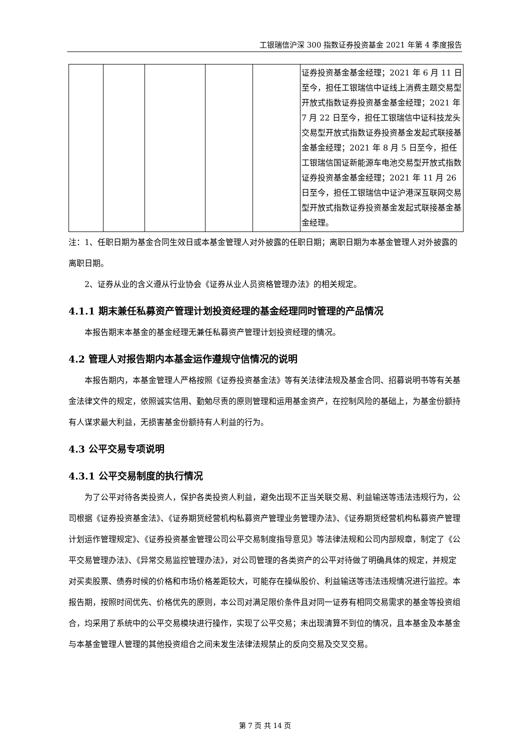工银瑞信沪深 300 指数证券投资基金 2021 年第 4 季度报告
| | | | | | 证券投资基金基金经理；2021 年 6 月 11 日至今，担任工银瑞信中证线上消费主题交易型开放式指数证券投资基金基金经理；2021 年 7 月 22 日至今，担任工银瑞信中证科技龙头交易型开放式指数证券投资基金发起式联接基金基金经理；2021 年 8 月 5 日至今，担任工银瑞信国证新能源车电池交易型开放式指数证券投资基金基金经理；2021 年 11 月 26 日至今，担任工银瑞信中证沪港深互联网交易型开放式指数证券投资基金发起式联接基金基金经理。 |
注：1、任职日期为基金合同生效日或本基金管理人对外披露的任职日期；离职日期为本基金管理人对外披露的离职日期。
2、证券从业的含义遵从行业协会《证券从业人员资格管理办法》的相关规定。
4.1.1 期末兼任私募资产管理计划投资经理的基金经理同时管理的产品情况
本报告期末本基金的基金经理无兼任私募资产管理计划投资经理的情况。
4.2 管理人对报告期内本基金运作遵规守信情况的说明
本报告期内，本基金管理人严格按照《证券投资基金法》等有关法律法规及基金合同、招募说明书等有关基金法律文件的规定，依照诚实信用、勤勉尽责的原则管理和运用基金资产，在控制风险的基础上，为基金份额持有人谋求最大利益，无损害基金份额持有人利益的行为。
4.3 公平交易专项说明
4.3.1 公平交易制度的执行情况
为了公平对待各类投资人，保护各类投资人利益，避免出现不正当关联交易、利益输送等违法违规行为，公司根据《证券投资基金法》、《证券期货经营机构私募资产管理业务管理办法》、《证券期货经营机构私募资产管理计划运作管理规定》、《证券投资基金管理公司公平交易制度指导意见》等法律法规和公司内部规章，制定了《公平交易管理办法》、《异常交易监控管理办法》，对公司管理的各类资产的公平对待做了明确具体的规定，并规定对买卖股票、债券时候的价格和市场价格差距较大，可能存在操纵股价、利益输送等违法违规情况进行监控。本报告期，按照时间优先、价格优先的原则，本公司对满足限价条件且对同一证券有相同交易需求的基金等投资组合，均采用了系统中的公平交易模块进行操作，实现了公平交易；未出现清算不到位的情况，且本基金及本基金与本基金管理人管理的其他投资组合之间未发生法律法规禁止的反向交易及交叉交易。
第 7 页 共 14 页